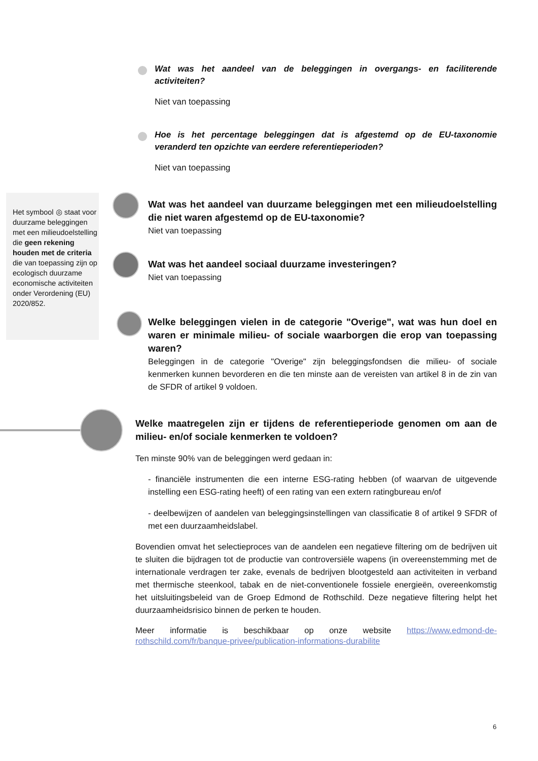Wat was het aandeel van de beleggingen in overgangs- en faciliterende activiteiten?
Niet van toepassing
Hoe is het percentage beleggingen dat is afgestemd op de EU-taxonomie veranderd ten opzichte van eerdere referentieperioden?
Niet van toepassing
Het symbool ◎ staat voor duurzame beleggingen met een milieudoelstelling die geen rekening houden met de criteria die van toepassing zijn op ecologisch duurzame economische activiteiten onder Verordening (EU) 2020/852.
Wat was het aandeel van duurzame beleggingen met een milieudoelstelling die niet waren afgestemd op de EU-taxonomie?
Niet van toepassing
Wat was het aandeel sociaal duurzame investeringen?
Niet van toepassing
Welke beleggingen vielen in de categorie "Overige", wat was hun doel en waren er minimale milieu- of sociale waarborgen die erop van toepassing waren?
Beleggingen in de categorie "Overige" zijn beleggingsfondsen die milieu- of sociale kenmerken kunnen bevorderen en die ten minste aan de vereisten van artikel 8 in de zin van de SFDR of artikel 9 voldoen.
Welke maatregelen zijn er tijdens de referentieperiode genomen om aan de milieu- en/of sociale kenmerken te voldoen?
Ten minste 90% van de beleggingen werd gedaan in:
- financiële instrumenten die een interne ESG-rating hebben (of waarvan de uitgevende instelling een ESG-rating heeft) of een rating van een extern ratingbureau en/of
- deelbewijzen of aandelen van beleggingsinstellingen van classificatie 8 of artikel 9 SFDR of met een duurzaamheidslabel.
Bovendien omvat het selectieproces van de aandelen een negatieve filtering om de bedrijven uit te sluiten die bijdragen tot de productie van controversiële wapens (in overeenstemming met de internationale verdragen ter zake, evenals de bedrijven blootgesteld aan activiteiten in verband met thermische steenkool, tabak en de niet-conventionele fossiele energieën, overeenkomstig het uitsluitingsbeleid van de Groep Edmond de Rothschild. Deze negatieve filtering helpt het duurzaamheidsrisico binnen de perken te houden.
Meer informatie is beschikbaar op onze website https://www.edmond-de-rothschild.com/fr/banque-privee/publication-informations-durabilite
6